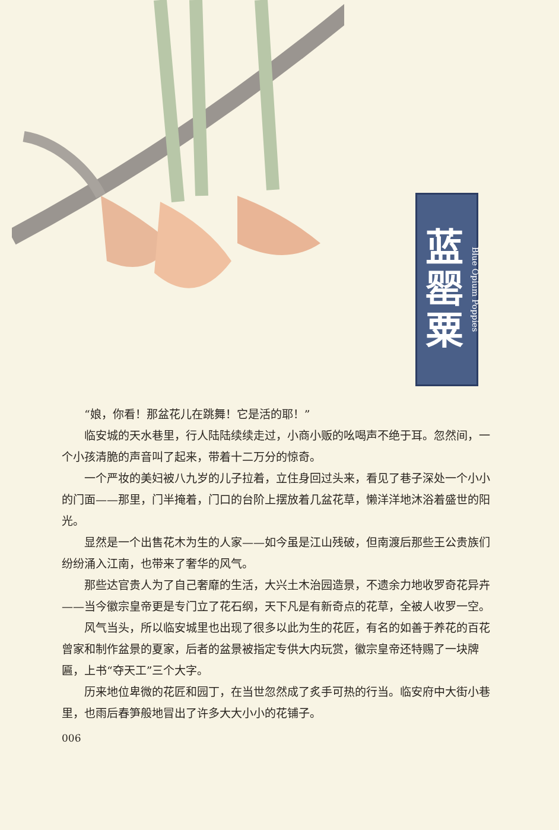蓝罂粟
Blue Opium Poppies
“娘，你看！那盆花儿在跳舞！它是活的耶！”
临安城的天水巷里，行人陆陆续续走过，小商小贩的吆喝声不绝于耳。忽然间，一个小孩清脆的声音叫了起来，带着十二万分的惊奇。
一个严妆的美妇被八九岁的儿子拉着，立住身回过头来，看见了巷子深处一个小小的门面——那里，门半掩着，门口的台阶上摆放着几盆花草，懒洋洋地沐浴着盛世的阳光。
显然是一个出售花木为生的人家——如今虽是江山残破，但南渡后那些王公贵族们纷纷涌入江南，也带来了奢华的风气。
那些达官贵人为了自己奢靡的生活，大兴土木治园造景，不遗余力地收罗奇花异卉——当今徽宗皇帝更是专门立了花石纲，天下凡是有新奇点的花草，全被人收罗一空。
风气当头，所以临安城里也出现了很多以此为生的花匠，有名的如善于养花的百花曾家和制作盆景的夏家，后者的盆景被指定专供大内玩赏，徽宗皇帝还特赐了一块牌匾，上书“夺天工”三个大字。
历来地位卑微的花匠和园丁，在当世忽然成了炙手可热的行当。临安府中大街小巷里，也雨后春笋般地冒出了许多大大小小的花铺子。
006